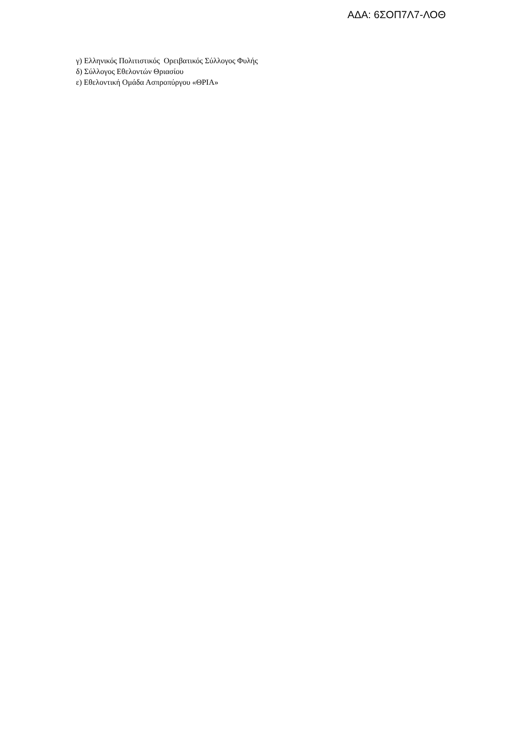ΑΔΑ: 6ΣΟΠ7Λ7-ΛΟΘ
γ) Ελληνικός Πολιτιστικός Ορειβατικός Σύλλογος Φυλής
δ) Σύλλογος Εθελοντών Θριασίου
ε) Εθελοντική Ομάδα Ασπροπύργου «ΘΡΙΑ»